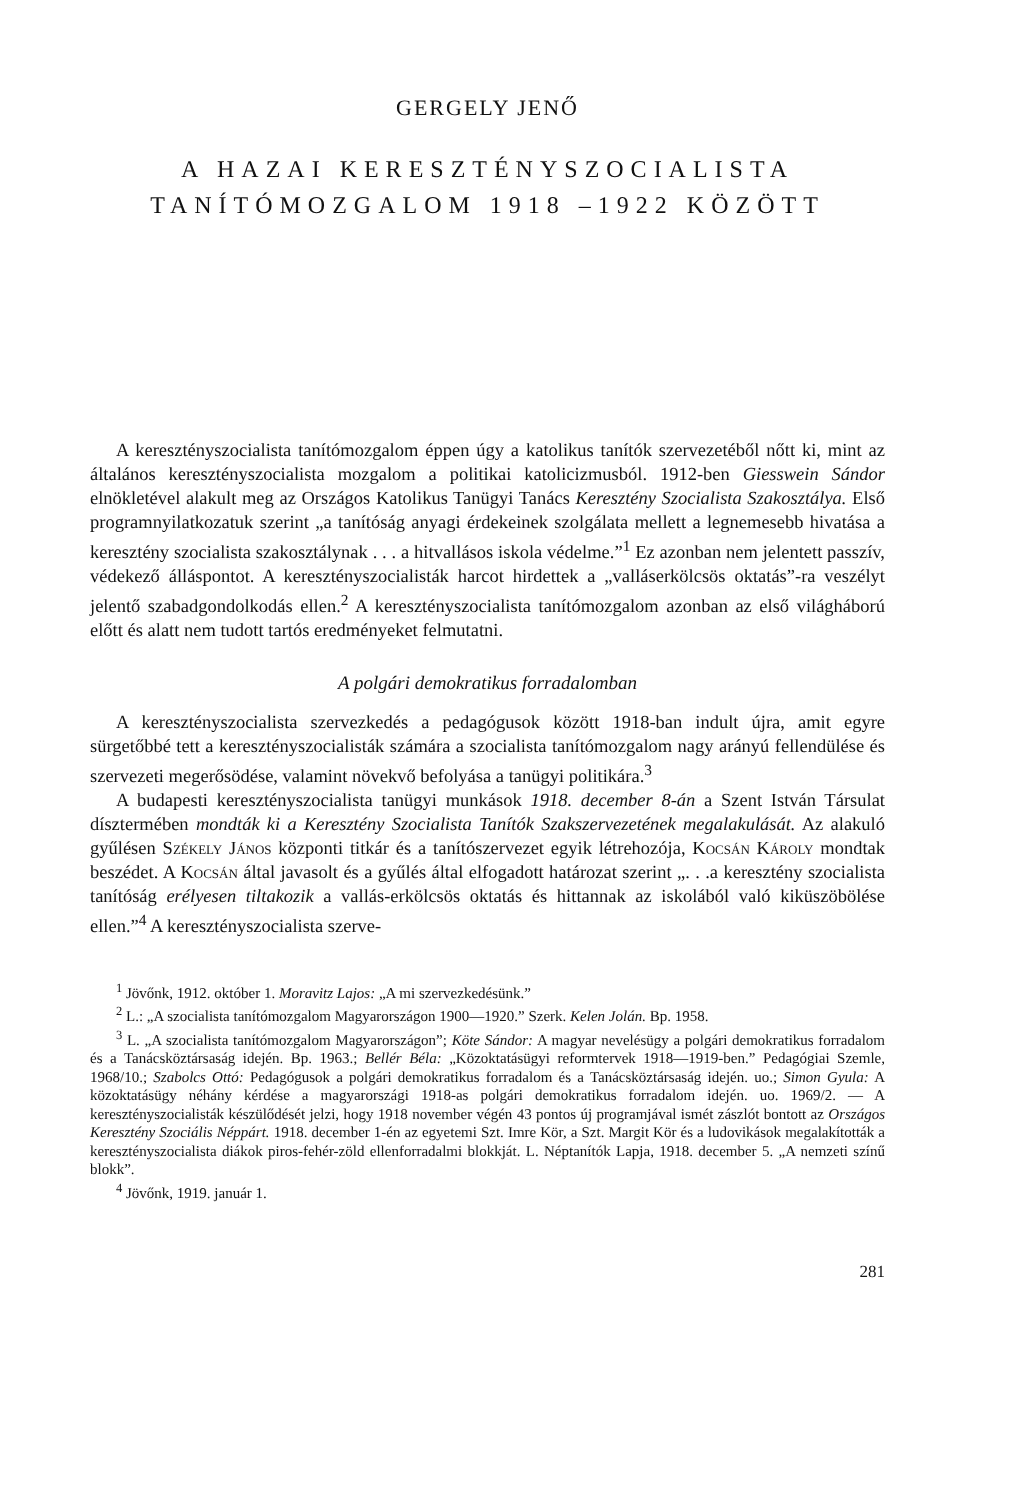GERGELY JENŐ
A HAZAI KERESZTÉNYSZOCIALISTA
TANÍTÓMOZGALOM 1918 –1922 KÖZÖTT
A keresztényszocialista tanítómozgalom éppen úgy a katolikus tanítók szervezetéből nőtt ki, mint az általános keresztényszocialista mozgalom a politikai katolicizmusból. 1912-ben Giesswein Sándor elnökletével alakult meg az Országos Katolikus Tanügyi Tanács Keresztény Szocialista Szakosztálya. Első programnyilatkozatuk szerint „a tanítóság anyagi érdekeinek szolgálata mellett a legnemesebb hivatása a keresztény szocialista szakosztálynak . . . a hitvallásos iskola védelme.”<sup>1</sup> Ez azonban nem jelentett passzív, védekező álláspontot. A keresztényszocialisták harcot hirdettek a „valláserkölcsös oktatás”-ra veszélyt jelentő szabadgondolkodás ellen.<sup>2</sup> A keresztényszocialista tanítómozgalom azonban az első világháború előtt és alatt nem tudott tartós eredményeket felmutatni.
A polgári demokratikus forradalomban
A keresztényszocialista szervezkedés a pedagógusok között 1918-ban indult újra, amit egyre sürgetőbbé tett a keresztényszocialisták számára a szocialista tanítómozgalom nagy arányú fellendülése és szervezeti megerősödése, valamint növekvő befolyása a tanügyi politikára.<sup>3</sup>
A budapesti keresztényszocialista tanügyi munkások 1918. december 8-án a Szent István Társulat dísztermében mondták ki a Keresztény Szocialista Tanítók Szakszervezetének megalakulását. Az alakuló gyűlésen Székely János központi titkár és a tanítószervezet egyik létrehozója, Kocsán Károly mondtak beszédet. A Kocsán által javasolt és a gyűlés által elfogadott határozat szerint „. . .a keresztény szocialista tanítóság erélyesen tiltakozik a vallás-erkölcsös oktatás és hittannak az iskolából való kiküszöbölése ellen.”<sup>4</sup> A keresztényszocialista szerve-
<sup>1</sup> Jövőnk, 1912. október 1. Moravitz Lajos: „A mi szervezkedésünk.”
<sup>2</sup> L.: „A szocialista tanítómozgalom Magyarországon 1900—1920.” Szerk. Kelen Jolán. Bp. 1958.
<sup>3</sup> L. „A szocialista tanítómozgalom Magyarországon”; Köte Sándor: A magyar nevelésügy a polgári demokratikus forradalom és a Tanácsköztársaság idején. Bp. 1963.; Bellér Béla: „Közoktatásügyi reformtervek 1918—1919-ben.” Pedagógiai Szemle, 1968/10.; Szabolcs Ottó: Pedagógusok a polgári demokratikus forradalom és a Tanácsköztársaság idején. uo.; Simon Gyula: A közoktatásügy néhány kérdése a magyarországi 1918-as polgári demokratikus forradalom idején. uo. 1969/2. — A keresztényszocialisták készülődését jelzi, hogy 1918 november végén 43 pontos új programjával ismét zászlót bontott az Országos Keresztény Szociális Néppárt. 1918. december 1-én az egyetemi Szt. Imre Kör, a Szt. Margit Kör és a ludovikások megalakították a keresztényszocialista diákok piros-fehér-zöld ellenforradalmi blokkját. L. Néptanítók Lapja, 1918. december 5. „A nemzeti színű blokk”.
<sup>4</sup> Jövőnk, 1919. január 1.
281